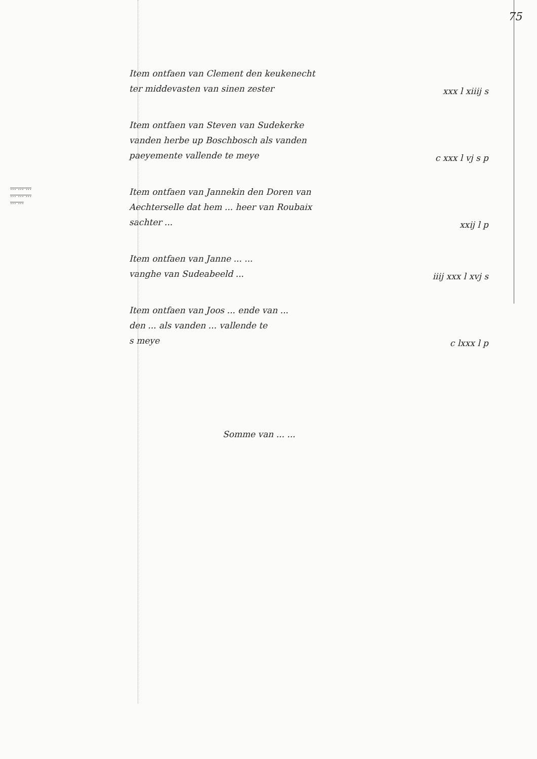75
Item ontfaen van Clement den keukenecht
ter middevasten van sinen zester
xxx l xiiij s
Item ontfaen van Steven van Sudekerke
vanden herbe up Boschbosch als vanden
paeyemente vallende te meye
c xxx l vj s p
... ... ...
... ... ...
... ...
Item ontfaen van Jannekin den Doren van
Aechterselle dat hem ... heer van Roubaix
sachter ...
xxij l p
Item ontfaen van Janne ... ...
vanghe van Sudeabeeld ...
iiij xxx l xvj s
Item ontfaen van Joos ... ende van ...
den ... als vanden ... vallende te
s meye
c lxxx l p
Somme van ... ...